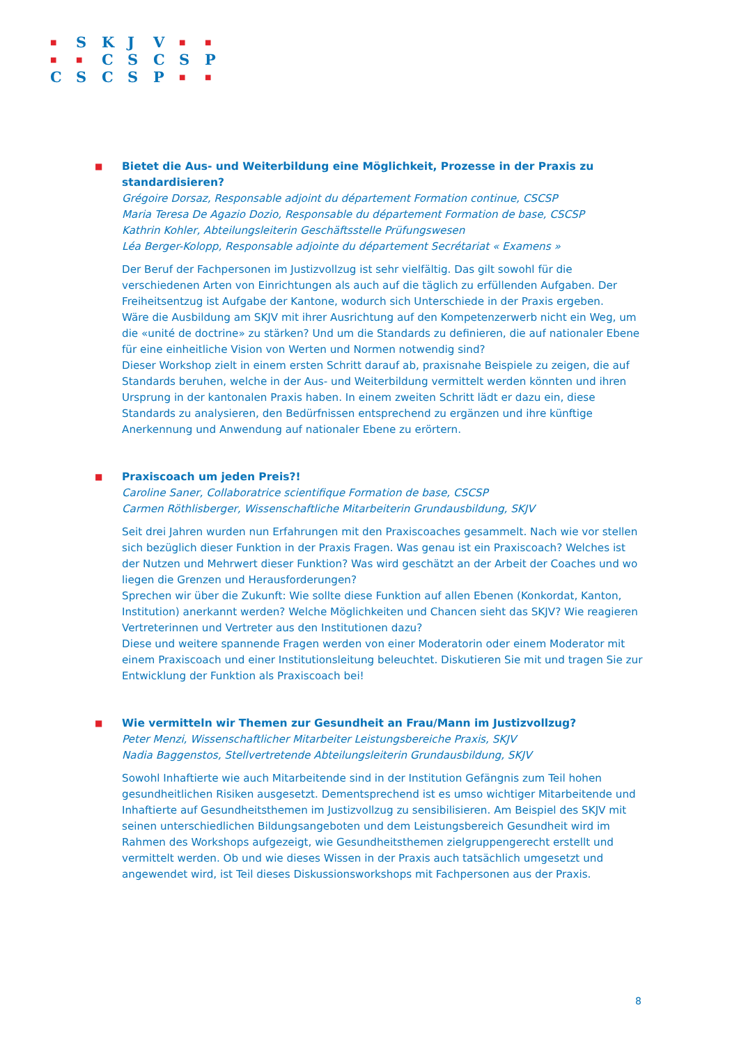| ■ | S | K | J | V | ■ | ■ |
| ■ | ■ | C | S | C | S | P |
| C | S | C | S | P | ■ | ■ |
■
Bietet die Aus- und Weiterbildung eine Möglichkeit, Prozesse in der Praxis zu standardisieren?
Grégoire Dorsaz, Responsable adjoint du département Formation continue, CSCSP
Maria Teresa De Agazio Dozio, Responsable du département Formation de base, CSCSP
Kathrin Kohler, Abteilungsleiterin Geschäftsstelle Prüfungswesen
Léa Berger-Kolopp, Responsable adjointe du département Secrétariat « Examens »
Der Beruf der Fachpersonen im Justizvollzug ist sehr vielfältig. Das gilt sowohl für die verschiedenen Arten von Einrichtungen als auch auf die täglich zu erfüllenden Aufgaben. Der Freiheitsentzug ist Aufgabe der Kantone, wodurch sich Unterschiede in der Praxis ergeben.
Wäre die Ausbildung am SKJV mit ihrer Ausrichtung auf den Kompetenzerwerb nicht ein Weg, um die «unité de doctrine» zu stärken? Und um die Standards zu definieren, die auf nationaler Ebene für eine einheitliche Vision von Werten und Normen notwendig sind?
Dieser Workshop zielt in einem ersten Schritt darauf ab, praxisnahe Beispiele zu zeigen, die auf Standards beruhen, welche in der Aus- und Weiterbildung vermittelt werden könnten und ihren Ursprung in der kantonalen Praxis haben. In einem zweiten Schritt lädt er dazu ein, diese Standards zu analysieren, den Bedürfnissen entsprechend zu ergänzen und ihre künftige Anerkennung und Anwendung auf nationaler Ebene zu erörtern.
■
Praxiscoach um jeden Preis?!
Caroline Saner, Collaboratrice scientifique Formation de base, CSCSP
Carmen Röthlisberger, Wissenschaftliche Mitarbeiterin Grundausbildung, SKJV
Seit drei Jahren wurden nun Erfahrungen mit den Praxiscoaches gesammelt. Nach wie vor stellen sich bezüglich dieser Funktion in der Praxis Fragen. Was genau ist ein Praxiscoach? Welches ist der Nutzen und Mehrwert dieser Funktion? Was wird geschätzt an der Arbeit der Coaches und wo liegen die Grenzen und Herausforderungen?
Sprechen wir über die Zukunft: Wie sollte diese Funktion auf allen Ebenen (Konkordat, Kanton, Institution) anerkannt werden? Welche Möglichkeiten und Chancen sieht das SKJV? Wie reagieren Vertreterinnen und Vertreter aus den Institutionen dazu?
Diese und weitere spannende Fragen werden von einer Moderatorin oder einem Moderator mit einem Praxiscoach und einer Institutionsleitung beleuchtet. Diskutieren Sie mit und tragen Sie zur Entwicklung der Funktion als Praxiscoach bei!
■
Wie vermitteln wir Themen zur Gesundheit an Frau/Mann im Justizvollzug?
Peter Menzi, Wissenschaftlicher Mitarbeiter Leistungsbereiche Praxis, SKJV
Nadia Baggenstos, Stellvertretende Abteilungsleiterin Grundausbildung, SKJV
Sowohl Inhaftierte wie auch Mitarbeitende sind in der Institution Gefängnis zum Teil hohen gesundheitlichen Risiken ausgesetzt. Dementsprechend ist es umso wichtiger Mitarbeitende und Inhaftierte auf Gesundheitsthemen im Justizvollzug zu sensibilisieren. Am Beispiel des SKJV mit seinen unterschiedlichen Bildungsangeboten und dem Leistungsbereich Gesundheit wird im Rahmen des Workshops aufgezeigt, wie Gesundheitsthemen zielgruppengerecht erstellt und vermittelt werden. Ob und wie dieses Wissen in der Praxis auch tatsächlich umgesetzt und angewendet wird, ist Teil dieses Diskussionsworkshops mit Fachpersonen aus der Praxis.
8